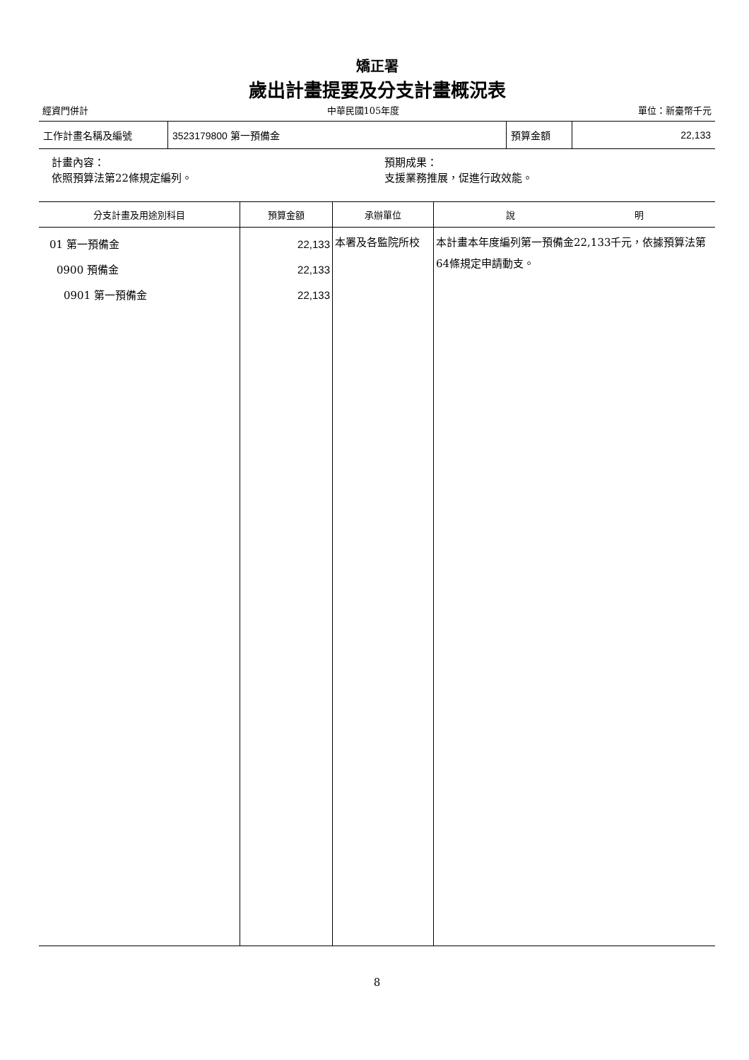矯正署
歲出計畫提要及分支計畫概況表
經資門併計 中華民國105年度 單位：新臺幣千元
| 工作計畫名稱及編號 | 3523179800 第一預備金 | 預算金額 | 22,133 |
計畫內容：
依照預算法第22條規定編列。
預期成果：
支援業務推展，促進行政效能。
| 分支計畫及用途別科目 | 預算金額 | 承辦單位 | 說 明 |
| --- | --- | --- | --- |
| 01 第一預備金 0900 預備金 0901 第一預備金 | 22,133 22,133 22,133 | 本署及各監院所校 | 本計畫本年度編列第一預備金22,133千元，依據預算法第64條規定申請動支。 |
8